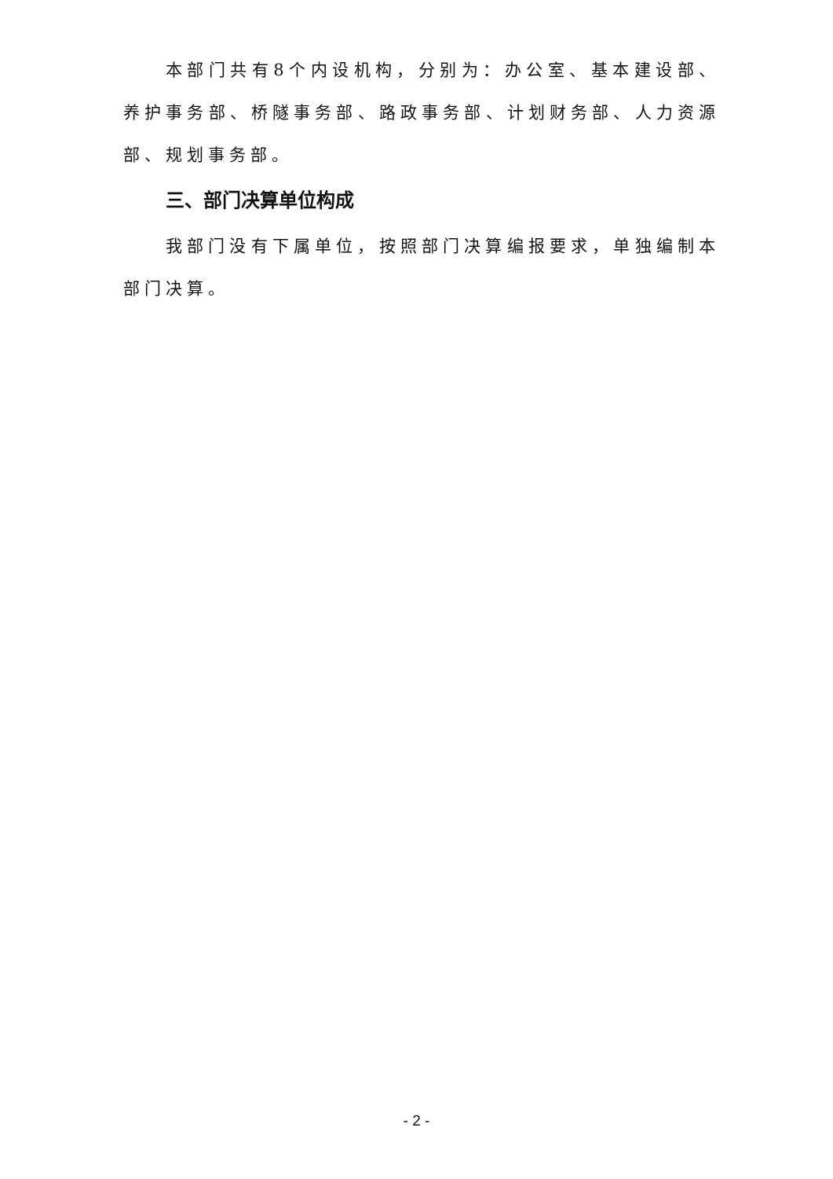本部门共有8个内设机构，分别为：办公室、基本建设部、养护事务部、桥隧事务部、路政事务部、计划财务部、人力资源部、规划事务部。
三、部门决算单位构成
我部门没有下属单位，按照部门决算编报要求，单独编制本部门决算。
- 2 -